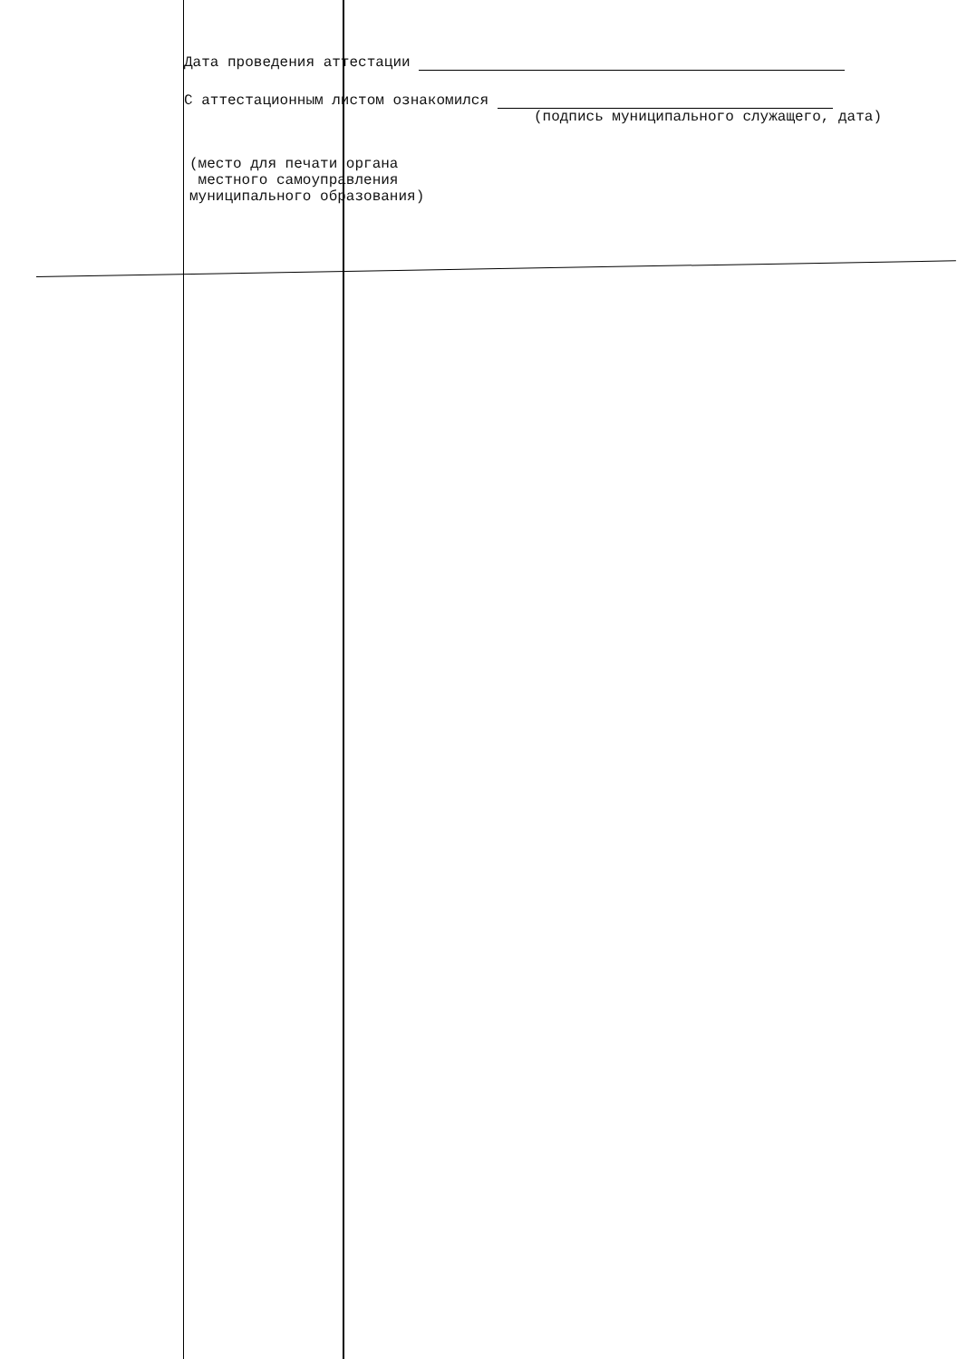Дата проведения аттестации
С аттестационным листом ознакомился
(подпись муниципального служащего, дата)
(место для печати органа
местного самоуправления
муниципального образования)